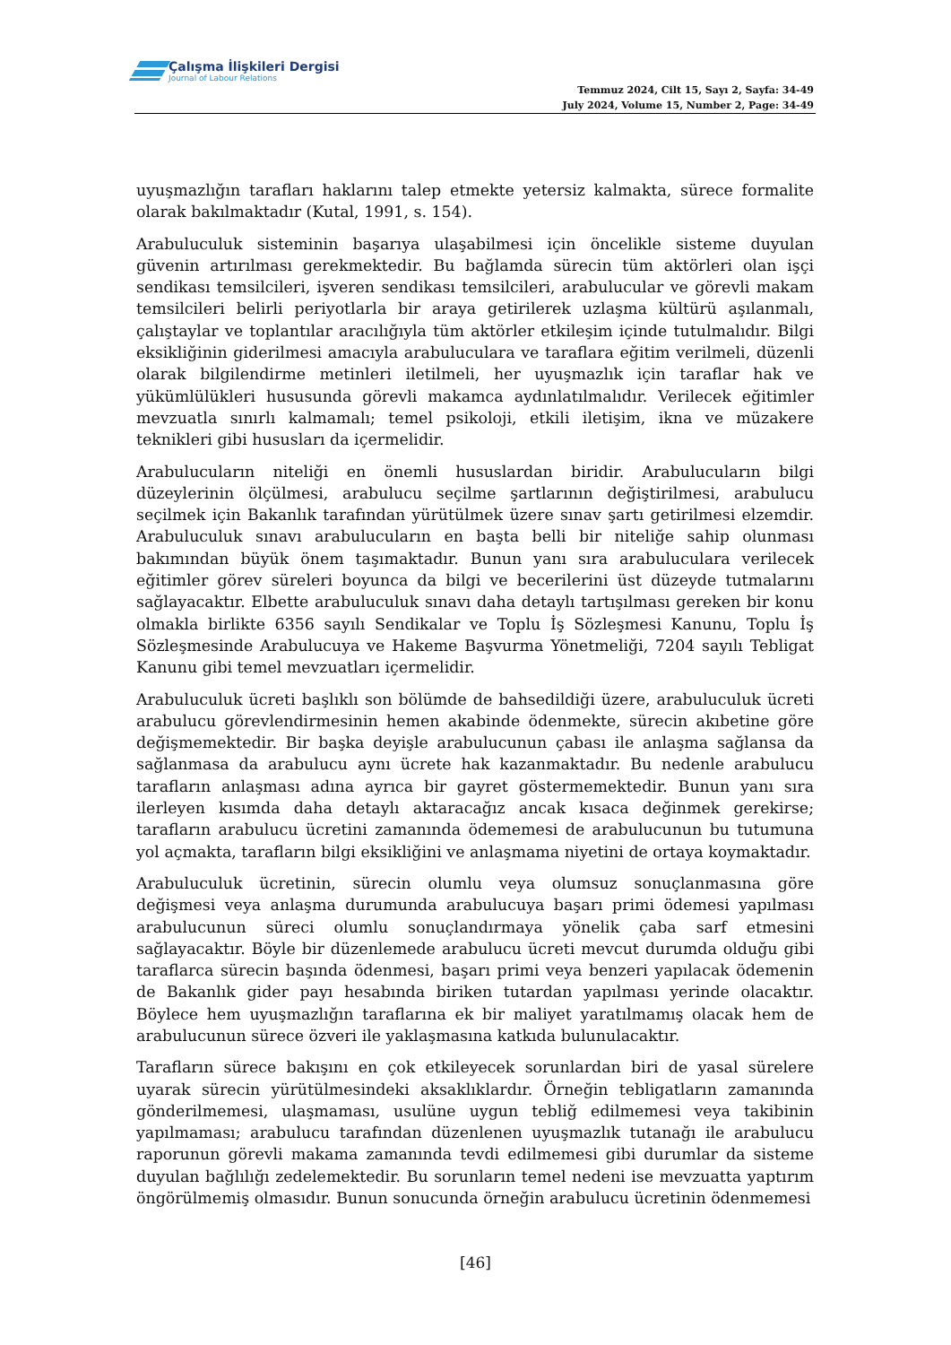Çalışma İlişkileri Dergisi
Journal of Labour Relations
Temmuz 2024, Cilt 15, Sayı 2, Sayfa: 34-49
July 2024, Volume 15, Number 2, Page: 34-49
uyuşmazlığın tarafları haklarını talep etmekte yetersiz kalmakta, sürece formalite olarak bakılmaktadır (Kutal, 1991, s. 154).
Arabuluculuk sisteminin başarıya ulaşabilmesi için öncelikle sisteme duyulan güvenin artırılması gerekmektedir. Bu bağlamda sürecin tüm aktörleri olan işçi sendikası temsilcileri, işveren sendikası temsilcileri, arabulucular ve görevli makam temsilcileri belirli periyotlarla bir araya getirilerek uzlaşma kültürü aşılanmalı, çalıştaylar ve toplantılar aracılığıyla tüm aktörler etkileşim içinde tutulmalıdır. Bilgi eksikliğinin giderilmesi amacıyla arabuluculara ve taraflara eğitim verilmeli, düzenli olarak bilgilendirme metinleri iletilmeli, her uyuşmazlık için taraflar hak ve yükümlülükleri hususunda görevli makamca aydınlatılmalıdır. Verilecek eğitimler mevzuatla sınırlı kalmamalı; temel psikoloji, etkili iletişim, ikna ve müzakere teknikleri gibi hususları da içermelidir.
Arabulucuların niteliği en önemli hususlardan biridir. Arabulucuların bilgi düzeylerinin ölçülmesi, arabulucu seçilme şartlarının değiştirilmesi, arabulucu seçilmek için Bakanlık tarafından yürütülmek üzere sınav şartı getirilmesi elzemdir. Arabuluculuk sınavı arabulucuların en başta belli bir niteliğe sahip olunması bakımından büyük önem taşımaktadır. Bunun yanı sıra arabuluculara verilecek eğitimler görev süreleri boyunca da bilgi ve becerilerini üst düzeyde tutmalarını sağlayacaktır. Elbette arabuluculuk sınavı daha detaylı tartışılması gereken bir konu olmakla birlikte 6356 sayılı Sendikalar ve Toplu İş Sözleşmesi Kanunu, Toplu İş Sözleşmesinde Arabulucuya ve Hakeme Başvurma Yönetmeliği, 7204 sayılı Tebligat Kanunu gibi temel mevzuatları içermelidir.
Arabuluculuk ücreti başlıklı son bölümde de bahsedildiği üzere, arabuluculuk ücreti arabulucu görevlendirmesinin hemen akabinde ödenmekte, sürecin akıbetine göre değişmemektedir. Bir başka deyişle arabulucunun çabası ile anlaşma sağlansa da sağlanmasa da arabulucu aynı ücrete hak kazanmaktadır. Bu nedenle arabulucu tarafların anlaşması adına ayrıca bir gayret göstermemektedir. Bunun yanı sıra ilerleyen kısımda daha detaylı aktaracağız ancak kısaca değinmek gerekirse; tarafların arabulucu ücretini zamanında ödememesi de arabulucunun bu tutumuna yol açmakta, tarafların bilgi eksikliğini ve anlaşmama niyetini de ortaya koymaktadır.
Arabuluculuk ücretinin, sürecin olumlu veya olumsuz sonuçlanmasına göre değişmesi veya anlaşma durumunda arabulucuya başarı primi ödemesi yapılması arabulucunun süreci olumlu sonuçlandırmaya yönelik çaba sarf etmesini sağlayacaktır. Böyle bir düzenlemede arabulucu ücreti mevcut durumda olduğu gibi taraflarca sürecin başında ödenmesi, başarı primi veya benzeri yapılacak ödemenin de Bakanlık gider payı hesabında biriken tutardan yapılması yerinde olacaktır. Böylece hem uyuşmazlığın taraflarına ek bir maliyet yaratılmamış olacak hem de arabulucunun sürece özveri ile yaklaşmasına katkıda bulunulacaktır.
Tarafların sürece bakışını en çok etkileyecek sorunlardan biri de yasal sürelere uyarak sürecin yürütülmesindeki aksaklıklardır. Örneğin tebligatların zamanında gönderilmemesi, ulaşmaması, usulüne uygun tebliğ edilmemesi veya takibinin yapılmaması; arabulucu tarafından düzenlenen uyuşmazlık tutanağı ile arabulucu raporunun görevli makama zamanında tevdi edilmemesi gibi durumlar da sisteme duyulan bağlılığı zedelemektedir. Bu sorunların temel nedeni ise mevzuatta yaptırım öngörülmemiş olmasıdır. Bunun sonucunda örneğin arabulucu ücretinin ödenmemesi
[46]